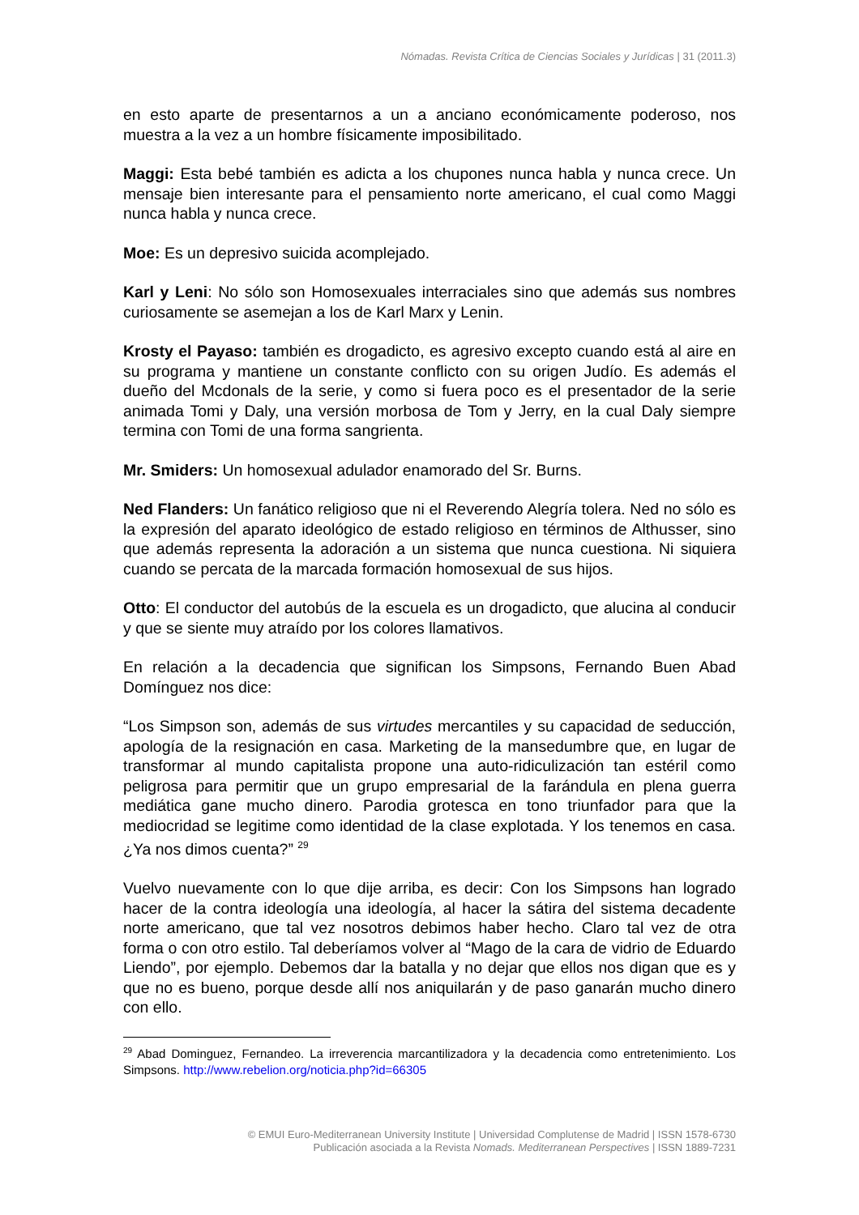Nómadas. Revista Crítica de Ciencias Sociales y Jurídicas | 31 (2011.3)
en esto aparte de presentarnos a un a anciano económicamente poderoso, nos muestra a la vez a un hombre físicamente imposibilitado.
Maggi: Esta bebé también es adicta a los chupones nunca habla y nunca crece. Un mensaje bien interesante para el pensamiento norte americano, el cual como Maggi nunca habla y nunca crece.
Moe: Es un depresivo suicida acomplejado.
Karl y Leni: No sólo son Homosexuales interraciales sino que además sus nombres curiosamente se asemejan a los de Karl Marx y Lenin.
Krosty el Payaso: también es drogadicto, es agresivo excepto cuando está al aire en su programa y mantiene un constante conflicto con su origen Judío. Es además el dueño del Mcdonals de la serie, y como si fuera poco es el presentador de la serie animada Tomi y Daly, una versión morbosa de Tom y Jerry, en la cual Daly siempre termina con Tomi de una forma sangrienta.
Mr. Smiders: Un homosexual adulador enamorado del Sr. Burns.
Ned Flanders: Un fanático religioso que ni el Reverendo Alegría tolera. Ned no sólo es la expresión del aparato ideológico de estado religioso en términos de Althusser, sino que además representa la adoración a un sistema que nunca cuestiona. Ni siquiera cuando se percata de la marcada formación homosexual de sus hijos.
Otto: El conductor del autobús de la escuela es un drogadicto, que alucina al conducir y que se siente muy atraído por los colores llamativos.
En relación a la decadencia que significan los Simpsons, Fernando Buen Abad Domínguez nos dice:
“Los Simpson son, además de sus virtudes mercantiles y su capacidad de seducción, apología de la resignación en casa. Marketing de la mansedumbre que, en lugar de transformar al mundo capitalista propone una auto-ridiculización tan estéril como peligrosa para permitir que un grupo empresarial de la farándula en plena guerra mediática gane mucho dinero. Parodia grotesca en tono triunfador para que la mediocridad se legitime como identidad de la clase explotada. Y los tenemos en casa. ¿Ya nos dimos cuenta?” <sup>29</sup>
Vuelvo nuevamente con lo que dije arriba, es decir: Con los Simpsons han logrado hacer de la contra ideología una ideología, al hacer la sátira del sistema decadente norte americano, que tal vez nosotros debimos haber hecho. Claro tal vez de otra forma o con otro estilo. Tal deberíamos volver al “Mago de la cara de vidrio de Eduardo Liendo”, por ejemplo. Debemos dar la batalla y no dejar que ellos nos digan que es y que no es bueno, porque desde allí nos aniquilarán y de paso ganarán mucho dinero con ello.
<sup>29</sup> Abad Dominguez, Fernandeo. La irreverencia marcantilizadora y la decadencia como entretenimiento. Los Simpsons. http://www.rebelion.org/noticia.php?id=66305
© EMUI Euro-Mediterranean University Institute | Universidad Complutense de Madrid | ISSN 1578-6730
Publicación asociada a la Revista Nomads. Mediterranean Perspectives | ISSN 1889-7231